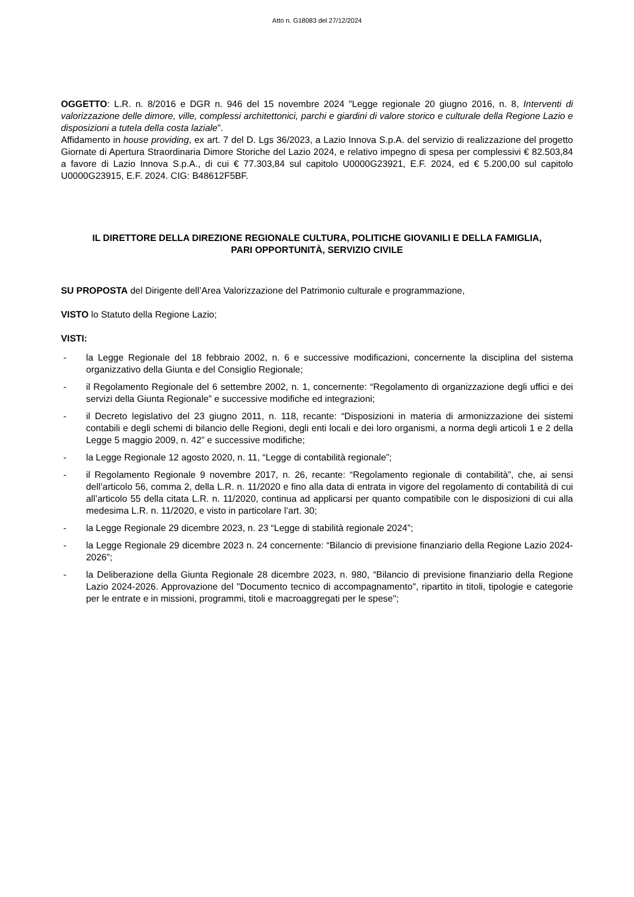Atto n. G18083 del 27/12/2024
OGGETTO: L.R. n. 8/2016 e DGR n. 946 del 15 novembre 2024 "Legge regionale 20 giugno 2016, n. 8, Interventi di valorizzazione delle dimore, ville, complessi architettonici, parchi e giardini di valore storico e culturale della Regione Lazio e disposizioni a tutela della costa laziale”.
Affidamento in house providing, ex art. 7 del D. Lgs 36/2023, a Lazio Innova S.p.A. del servizio di realizzazione del progetto Giornate di Apertura Straordinaria Dimore Storiche del Lazio 2024, e relativo impegno di spesa per complessivi € 82.503,84 a favore di Lazio Innova S.p.A., di cui € 77.303,84 sul capitolo U0000G23921, E.F. 2024, ed € 5.200,00 sul capitolo U0000G23915, E.F. 2024. CIG: B48612F5BF.
IL DIRETTORE DELLA DIREZIONE REGIONALE CULTURA, POLITICHE GIOVANILI E DELLA FAMIGLIA,
PARI OPPORTUNITÀ, SERVIZIO CIVILE
SU PROPOSTA del Dirigente dell’Area Valorizzazione del Patrimonio culturale e programmazione,
VISTO lo Statuto della Regione Lazio;
VISTI:
- la Legge Regionale del 18 febbraio 2002, n. 6 e successive modificazioni, concernente la disciplina del sistema organizzativo della Giunta e del Consiglio Regionale;
- il Regolamento Regionale del 6 settembre 2002, n. 1, concernente: “Regolamento di organizzazione degli uffici e dei servizi della Giunta Regionale” e successive modifiche ed integrazioni;
- il Decreto legislativo del 23 giugno 2011, n. 118, recante: “Disposizioni in materia di armonizzazione dei sistemi contabili e degli schemi di bilancio delle Regioni, degli enti locali e dei loro organismi, a norma degli articoli 1 e 2 della Legge 5 maggio 2009, n. 42” e successive modifiche;
- la Legge Regionale 12 agosto 2020, n. 11, “Legge di contabilità regionale”;
- il Regolamento Regionale 9 novembre 2017, n. 26, recante: “Regolamento regionale di contabilità”, che, ai sensi dell’articolo 56, comma 2, della L.R. n. 11/2020 e fino alla data di entrata in vigore del regolamento di contabilità di cui all’articolo 55 della citata L.R. n. 11/2020, continua ad applicarsi per quanto compatibile con le disposizioni di cui alla medesima L.R. n. 11/2020, e visto in particolare l’art. 30;
- la Legge Regionale 29 dicembre 2023, n. 23 “Legge di stabilità regionale 2024”;
- la Legge Regionale 29 dicembre 2023 n. 24 concernente: “Bilancio di previsione finanziario della Regione Lazio 2024-2026”;
- la Deliberazione della Giunta Regionale 28 dicembre 2023, n. 980, “Bilancio di previsione finanziario della Regione Lazio 2024-2026. Approvazione del "Documento tecnico di accompagnamento", ripartito in titoli, tipologie e categorie per le entrate e in missioni, programmi, titoli e macroaggregati per le spese";